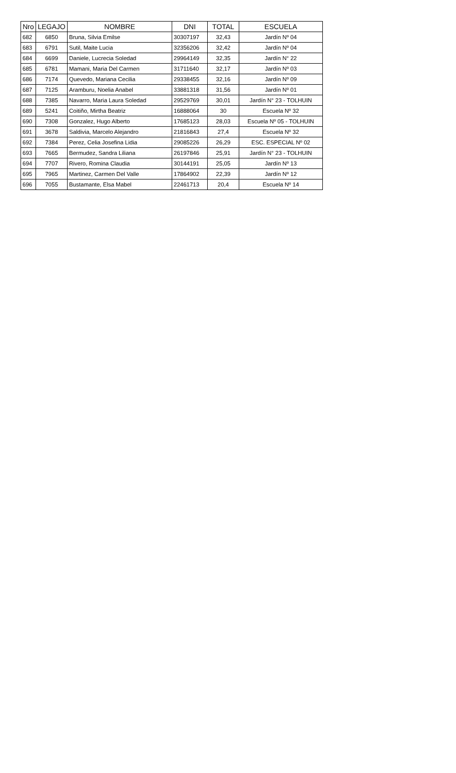| Nro | LEGAJO | NOMBRE | DNI | TOTAL | ESCUELA |
| --- | --- | --- | --- | --- | --- |
| 682 | 6850 | Bruna, Silvia Emilse | 30307197 | 32,43 | Jardín Nº 04 |
| 683 | 6791 | Sutil, Maite Lucia | 32356206 | 32,42 | Jardín Nº 04 |
| 684 | 6699 | Daniele, Lucrecia Soledad | 29964149 | 32,35 | Jardín N° 22 |
| 685 | 6781 | Mamani, Maria Del Carmen | 31711640 | 32,17 | Jardín Nº 03 |
| 686 | 7174 | Quevedo, Mariana Cecilia | 29338455 | 32,16 | Jardín Nº 09 |
| 687 | 7125 | Aramburu, Noelia Anabel | 33881318 | 31,56 | Jardín Nº 01 |
| 688 | 7385 | Navarro, Maria Laura Soledad | 29529769 | 30,01 | Jardín N° 23 - TOLHUIN |
| 689 | 5241 | Coitiño, Mirtha Beatriz | 16888064 | 30 | Escuela Nº 32 |
| 690 | 7308 | Gonzalez, Hugo Alberto | 17685123 | 28,03 | Escuela Nº 05 - TOLHUIN |
| 691 | 3678 | Saldivia, Marcelo Alejandro | 21816843 | 27,4 | Escuela Nº 32 |
| 692 | 7384 | Perez, Celia Josefina Lidia | 29085226 | 26,29 | ESC. ESPECIAL Nº 02 |
| 693 | 7665 | Bermudez, Sandra Liliana | 26197846 | 25,91 | Jardín N° 23 - TOLHUIN |
| 694 | 7707 | Rivero, Romina Claudia | 30144191 | 25,05 | Jardín Nº 13 |
| 695 | 7965 | Martinez, Carmen Del Valle | 17864902 | 22,39 | Jardín Nº 12 |
| 696 | 7055 | Bustamante, Elsa Mabel | 22461713 | 20,4 | Escuela Nº 14 |